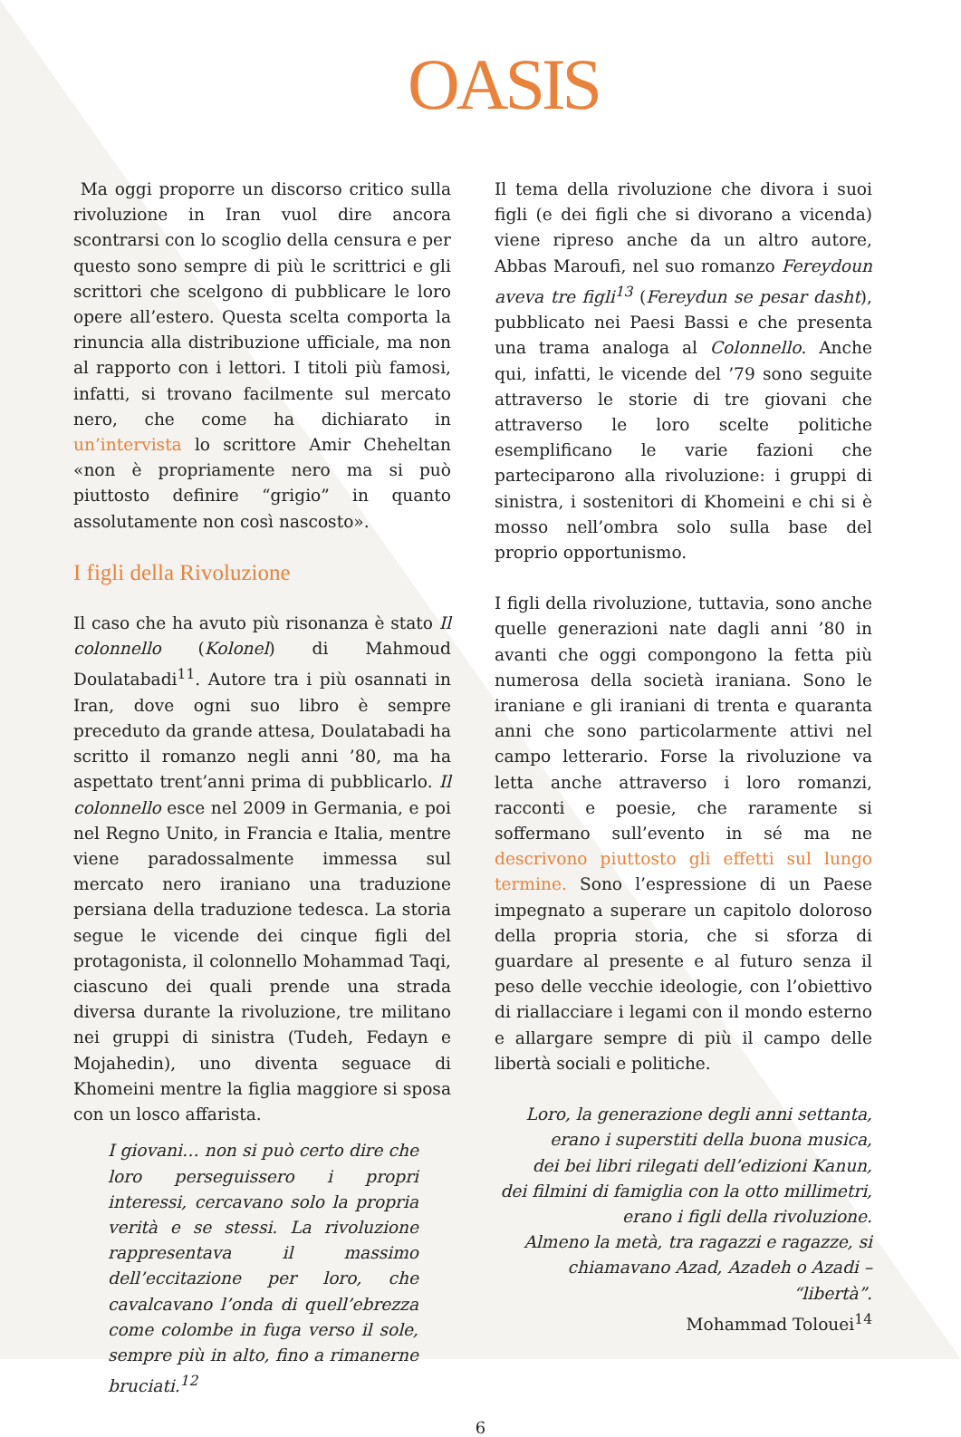OASIS
Ma oggi proporre un discorso critico sulla rivoluzione in Iran vuol dire ancora scontrarsi con lo scoglio della censura e per questo sono sempre di più le scrittrici e gli scrittori che scelgono di pubblicare le loro opere all’estero. Questa scelta comporta la rinuncia alla distribuzione ufficiale, ma non al rapporto con i lettori. I titoli più famosi, infatti, si trovano facilmente sul mercato nero, che come ha dichiarato in un’intervista lo scrittore Amir Chehel­tan «non è propriamente nero ma si può piuttosto definire “grigio” in quanto assolutamente non così nascosto».
I figli della Rivoluzione
Il caso che ha avuto più risonanza è stato Il colonnello (Kolonel) di Mahmoud Doulatabadi<sup>11</sup>. Autore tra i più osannati in Iran, dove ogni suo libro è sempre preceduto da grande attesa, Doulatabadi ha scritto il romanzo negli anni ’80, ma ha aspettato trent’anni prima di pubblicarlo. Il colonnello esce nel 2009 in Germania, e poi nel Regno Unito, in Francia e Italia, mentre viene paradossalmente immessa sul mercato nero iraniano una traduzione persiana della traduzione tedesca. La storia segue le vicende dei cinque figli del protagonista, il colonnello Mohammad Taqi, ciascuno dei quali prende una strada diversa durante la rivoluzione, tre militano nei gruppi di sinistra (Tudeh, Fedayn e Mojahedin), uno diventa seguace di Khomeini mentre la figlia maggiore si sposa con un losco affarista.
I giovani… non si può certo dire che loro perseguissero i propri interessi, cercavano solo la propria verità e se stessi. La rivoluzione rappresentava il massimo dell’eccitazione per loro, che cavalcavano l’onda di quell’ebrezza come colombe in fuga verso il sole, sempre più in alto, fino a rimanerne bruciati.<sup>12</sup>
Il tema della rivoluzione che divora i suoi figli (e dei figli che si divorano a vicenda) viene ripreso anche da un altro autore, Abbas Maroufi, nel suo romanzo Fereydoun aveva tre figli<sup>13</sup> (Fereydun se pesar dasht), pubblicato nei Paesi Bassi e che presenta una trama analoga al Colonnello. Anche qui, infatti, le vicende del ’79 sono seguite attraverso le storie di tre giovani che attraverso le loro scelte politiche esemplificano le varie fazioni che parteciparono alla rivoluzione: i gruppi di sinistra, i sostenitori di Khomeini e chi si è mosso nell’ombra solo sulla base del proprio opportunismo.
I figli della rivoluzione, tuttavia, sono anche quelle generazioni nate dagli anni ’80 in avanti che oggi compongono la fetta più numerosa della società iraniana. Sono le iraniane e gli iraniani di trenta e quaranta anni che sono particolarmente attivi nel campo letterario. Forse la rivoluzione va letta anche attraverso i loro romanzi, racconti e poesie, che raramente si soffermano sull’evento in sé ma ne descrivono piuttosto gli effetti sul lungo termine. Sono l’espressione di un Paese impegnato a superare un capitolo doloroso della propria storia, che si sforza di guardare al presente e al futuro senza il peso delle vecchie ideologie, con l’obiettivo di riallacciare i legami con il mondo esterno e allargare sempre di più il campo delle libertà sociali e politiche.
Loro, la generazione degli anni settanta,
erano i superstiti della buona musica,
dei bei libri rilegati dell’edizioni Kanun,
dei filmini di famiglia con la otto millimetri,
erano i figli della rivoluzione.
Almeno la metà, tra ragazzi e ragazze, si
chiamavano Azad, Azadeh o Azadi – “libertà”.
Mohammad Tolouei<sup>14</sup>
6